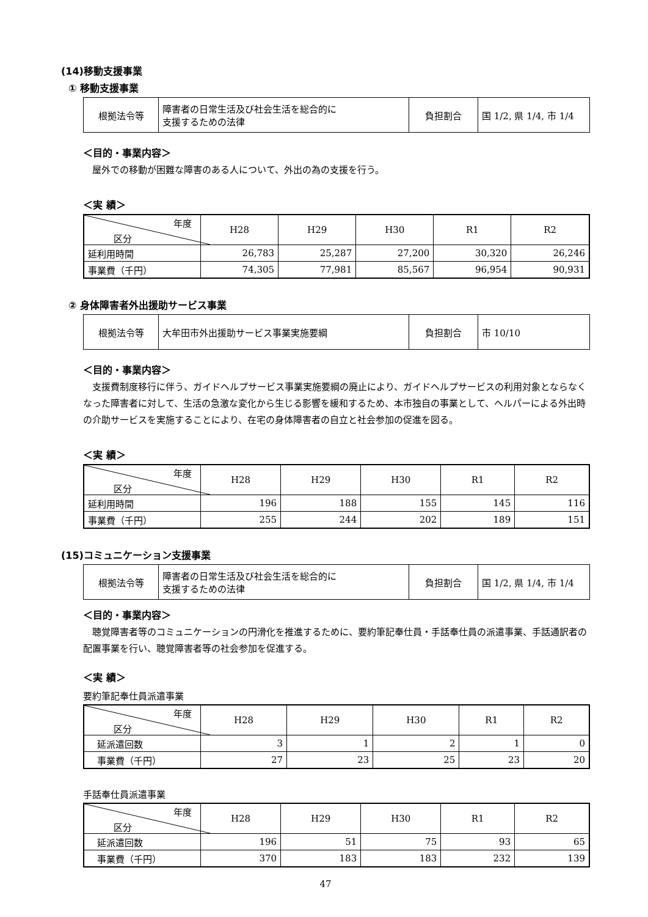(14)移動支援事業
① 移動支援事業
| 根拠法令等 | 障害者の日常生活及び社会生活を総合的に 支援するための法律 | 負担割合 | 国 1/2, 県 1/4, 市 1/4 |
＜目的・事業内容＞
屋外での移動が困難な障害のある人について、外出の為の支援を行う。
＜実 績＞
| 年度 区分 | H28 | H29 | H30 | R1 | R2 |
| --- | --- | --- | --- | --- | --- |
| 延利用時間 | 26,783 | 25,287 | 27,200 | 30,320 | 26,246 |
| 事業費（千円） | 74,305 | 77,981 | 85,567 | 96,954 | 90,931 |
② 身体障害者外出援助サービス事業
| 根拠法令等 | 大牟田市外出援助サービス事業実施要綱 | 負担割合 | 市 10/10 |
＜目的・事業内容＞
支援費制度移行に伴う、ガイドヘルプサービス事業実施要綱の廃止により、ガイドヘルプサービスの利用対象とならなくなった障害者に対して、生活の急激な変化から生じる影響を緩和するため、本市独自の事業として、ヘルパーによる外出時の介助サービスを実施することにより、在宅の身体障害者の自立と社会参加の促進を図る。
＜実 績＞
| 年度 区分 | H28 | H29 | H30 | R1 | R2 |
| --- | --- | --- | --- | --- | --- |
| 延利用時間 | 196 | 188 | 155 | 145 | 116 |
| 事業費（千円） | 255 | 244 | 202 | 189 | 151 |
(15)コミュニケーション支援事業
| 根拠法令等 | 障害者の日常生活及び社会生活を総合的に 支援するための法律 | 負担割合 | 国 1/2, 県 1/4, 市 1/4 |
＜目的・事業内容＞
聴覚障害者等のコミュニケーションの円滑化を推進するために、要約筆記奉仕員・手話奉仕員の派遣事業、手話通訳者の配置事業を行い、聴覚障害者等の社会参加を促進する。
＜実 績＞
要約筆記奉仕員派遣事業
| 年度 区分 | H28 | H29 | H30 | R1 | R2 |
| --- | --- | --- | --- | --- | --- |
| 延派遣回数 | 3 | 1 | 2 | 1 | 0 |
| 事業費（千円） | 27 | 23 | 25 | 23 | 20 |
手話奉仕員派遣事業
| 年度 区分 | H28 | H29 | H30 | R1 | R2 |
| --- | --- | --- | --- | --- | --- |
| 延派遣回数 | 196 | 51 | 75 | 93 | 65 |
| 事業費（千円） | 370 | 183 | 183 | 232 | 139 |
47